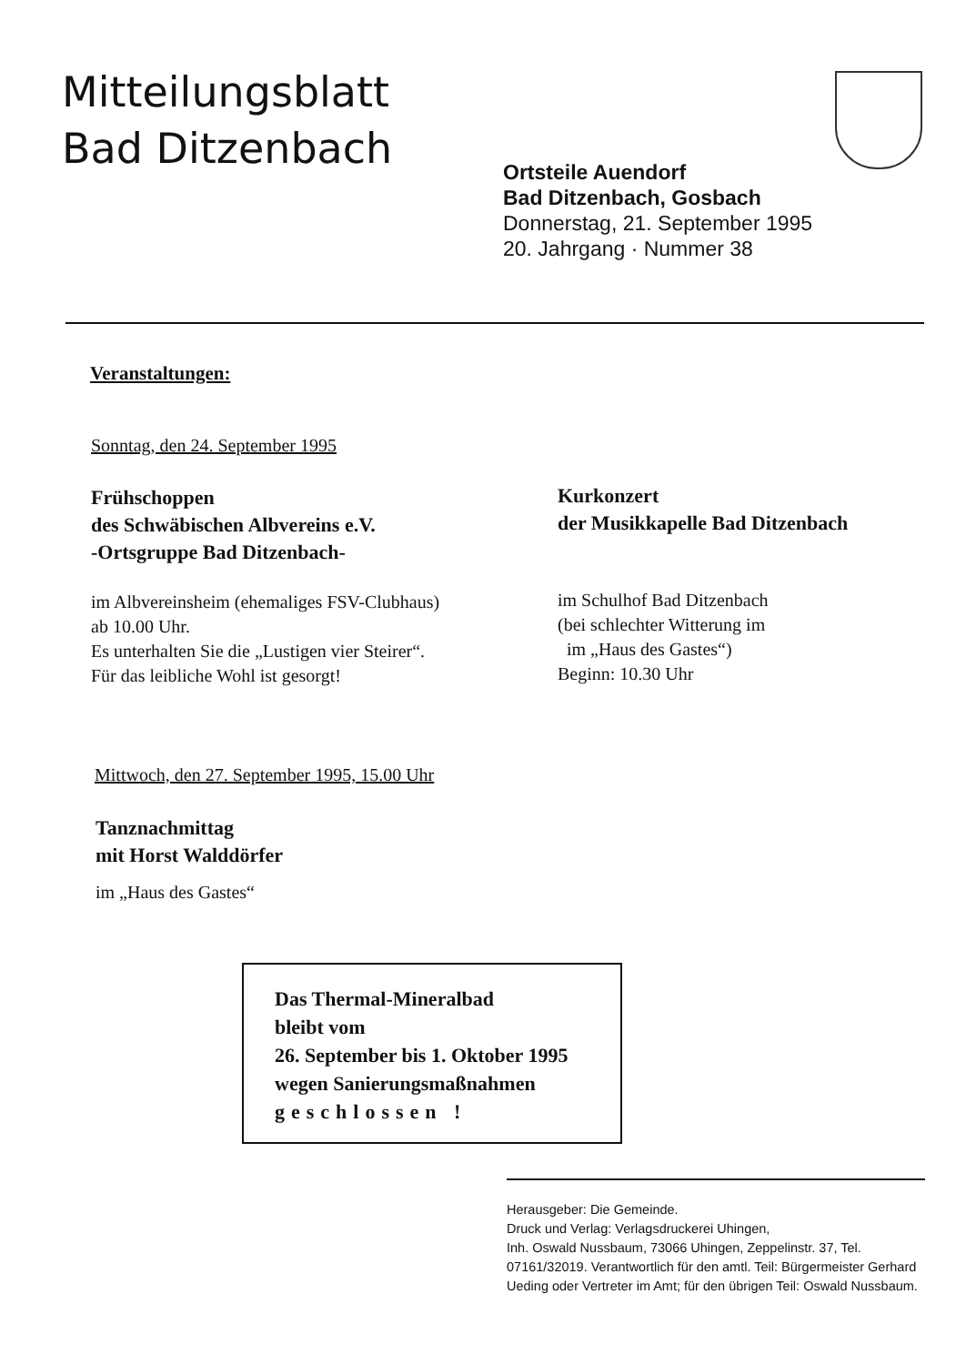Mitteilungsblatt
Bad Ditzenbach
Ortsteile Auendorf
Bad Ditzenbach, Gosbach
Donnerstag, 21. September 1995
20. Jahrgang · Nummer 38
Veranstaltungen:
Sonntag, den 24. September 1995
Frühschoppen
des Schwäbischen Albvereins e.V.
-Ortsgruppe Bad Ditzenbach-
im Albvereinsheim (ehemaliges FSV-Clubhaus)
ab 10.00 Uhr.
Es unterhalten Sie die „Lustigen vier Steirer“.
Für das leibliche Wohl ist gesorgt!
Kurkonzert
der Musikkapelle Bad Ditzenbach
im Schulhof Bad Ditzenbach
(bei schlechter Witterung im
im „Haus des Gastes“)
Beginn: 10.30 Uhr
Mittwoch, den 27. September 1995, 15.00 Uhr
Tanznachmittag
mit Horst Walddörfer
im „Haus des Gastes“
Das Thermal-Mineralbad
bleibt vom
26. September bis 1. Oktober 1995
wegen Sanierungsmaßnahmen
geschlossen !
Herausgeber: Die Gemeinde.
Druck und Verlag: Verlagsdruckerei Uhingen,
Inh. Oswald Nussbaum, 73066 Uhingen, Zeppelinstr. 37, Tel. 07161/32019. Verantwortlich für den amtl. Teil: Bürgermeister Gerhard Ueding oder Vertreter im Amt; für den übrigen Teil: Oswald Nussbaum.